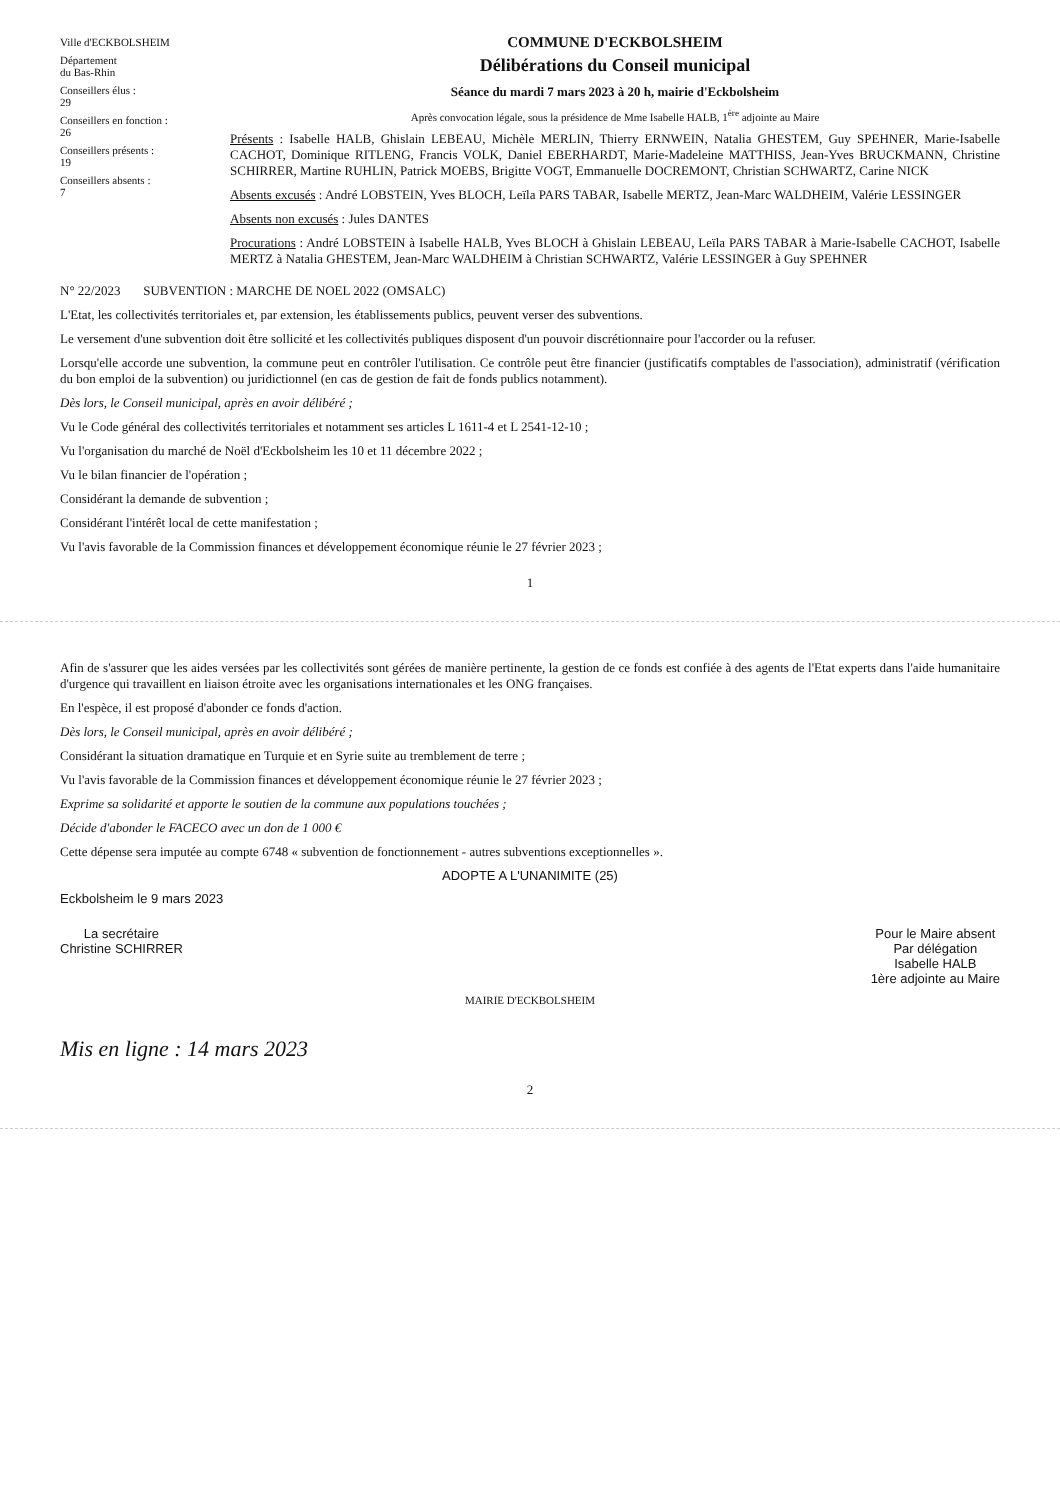Ville d'ECKBOLSHEIM
Département
du Bas-Rhin
Conseillers élus :
29
Conseillers en fonction :
26
Conseillers présents :
19
Conseillers absents :
7
COMMUNE D'ECKBOLSHEIM
Délibérations du Conseil municipal
Séance du mardi 7 mars 2023 à 20 h, mairie d'Eckbolsheim
Après convocation légale, sous la présidence de Mme Isabelle HALB, 1<sup>ère</sup> adjointe au Maire
Présents : Isabelle HALB, Ghislain LEBEAU, Michèle MERLIN, Thierry ERNWEIN, Natalia GHESTEM, Guy SPEHNER, Marie-Isabelle CACHOT, Dominique RITLENG, Francis VOLK, Daniel EBERHARDT, Marie-Madeleine MATTHISS, Jean-Yves BRUCKMANN, Christine SCHIRRER, Martine RUHLIN, Patrick MOEBS, Brigitte VOGT, Emmanuelle DOCREMONT, Christian SCHWARTZ, Carine NICK
Absents excusés : André LOBSTEIN, Yves BLOCH, Leïla PARS TABAR, Isabelle MERTZ, Jean-Marc WALDHEIM, Valérie LESSINGER
Absents non excusés : Jules DANTES
Procurations : André LOBSTEIN à Isabelle HALB, Yves BLOCH à Ghislain LEBEAU, Leïla PARS TABAR à Marie-Isabelle CACHOT, Isabelle MERTZ à Natalia GHESTEM, Jean-Marc WALDHEIM à Christian SCHWARTZ, Valérie LESSINGER à Guy SPEHNER
N° 22/2023 SUBVENTION : MARCHE DE NOEL 2022 (OMSALC)
L'Etat, les collectivités territoriales et, par extension, les établissements publics, peuvent verser des subventions.
Le versement d'une subvention doit être sollicité et les collectivités publiques disposent d'un pouvoir discrétionnaire pour l'accorder ou la refuser.
Lorsqu'elle accorde une subvention, la commune peut en contrôler l'utilisation. Ce contrôle peut être financier (justificatifs comptables de l'association), administratif (vérification du bon emploi de la subvention) ou juridictionnel (en cas de gestion de fait de fonds publics notamment).
Dès lors, le Conseil municipal, après en avoir délibéré ;
Vu le Code général des collectivités territoriales et notamment ses articles L 1611-4 et L 2541-12-10 ;
Vu l'organisation du marché de Noël d'Eckbolsheim les 10 et 11 décembre 2022 ;
Vu le bilan financier de l'opération ;
Considérant la demande de subvention ;
Considérant l'intérêt local de cette manifestation ;
Vu l'avis favorable de la Commission finances et développement économique réunie le 27 février 2023 ;
1
Afin de s'assurer que les aides versées par les collectivités sont gérées de manière pertinente, la gestion de ce fonds est confiée à des agents de l'Etat experts dans l'aide humanitaire d'urgence qui travaillent en liaison étroite avec les organisations internationales et les ONG françaises.
En l'espèce, il est proposé d'abonder ce fonds d'action.
Dès lors, le Conseil municipal, après en avoir délibéré ;
Considérant la situation dramatique en Turquie et en Syrie suite au tremblement de terre ;
Vu l'avis favorable de la Commission finances et développement économique réunie le 27 février 2023 ;
Exprime sa solidarité et apporte le soutien de la commune aux populations touchées ;
Décide d'abonder le FACECO avec un don de 1 000 €
Cette dépense sera imputée au compte 6748 « subvention de fonctionnement - autres subventions exceptionnelles ».
ADOPTE A L'UNANIMITE (25)
Eckbolsheim le 9 mars 2023
La secrétaire
Christine SCHIRRER
Pour le Maire absent
Par délégation
Isabelle HALB
1ère adjointe au Maire
MAIRIE D'ECKBOLSHEIM
Mis en ligne : 14 mars 2023
2